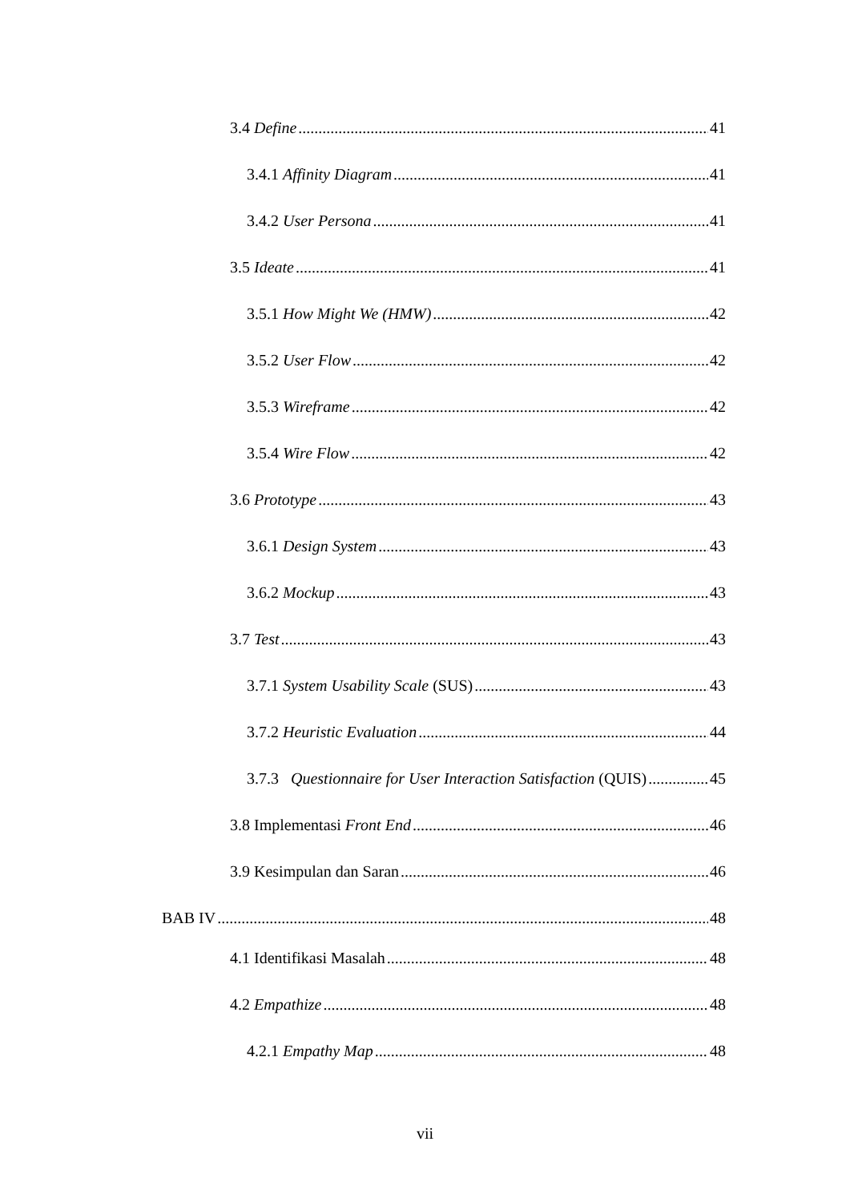3.4 Define 41
3.4.1 Affinity Diagram 41
3.4.2 User Persona 41
3.5 Ideate 41
3.5.1 How Might We (HMW) 42
3.5.2 User Flow 42
3.5.3 Wireframe 42
3.5.4 Wire Flow 42
3.6 Prototype 43
3.6.1 Design System 43
3.6.2 Mockup 43
3.7 Test 43
3.7.1 System Usability Scale (SUS) 43
3.7.2 Heuristic Evaluation 44
3.7.3 Questionnaire for User Interaction Satisfaction (QUIS) 45
3.8 Implementasi Front End 46
3.9 Kesimpulan dan Saran 46
BAB IV 48
4.1 Identifikasi Masalah 48
4.2 Empathize 48
4.2.1 Empathy Map 48
vii